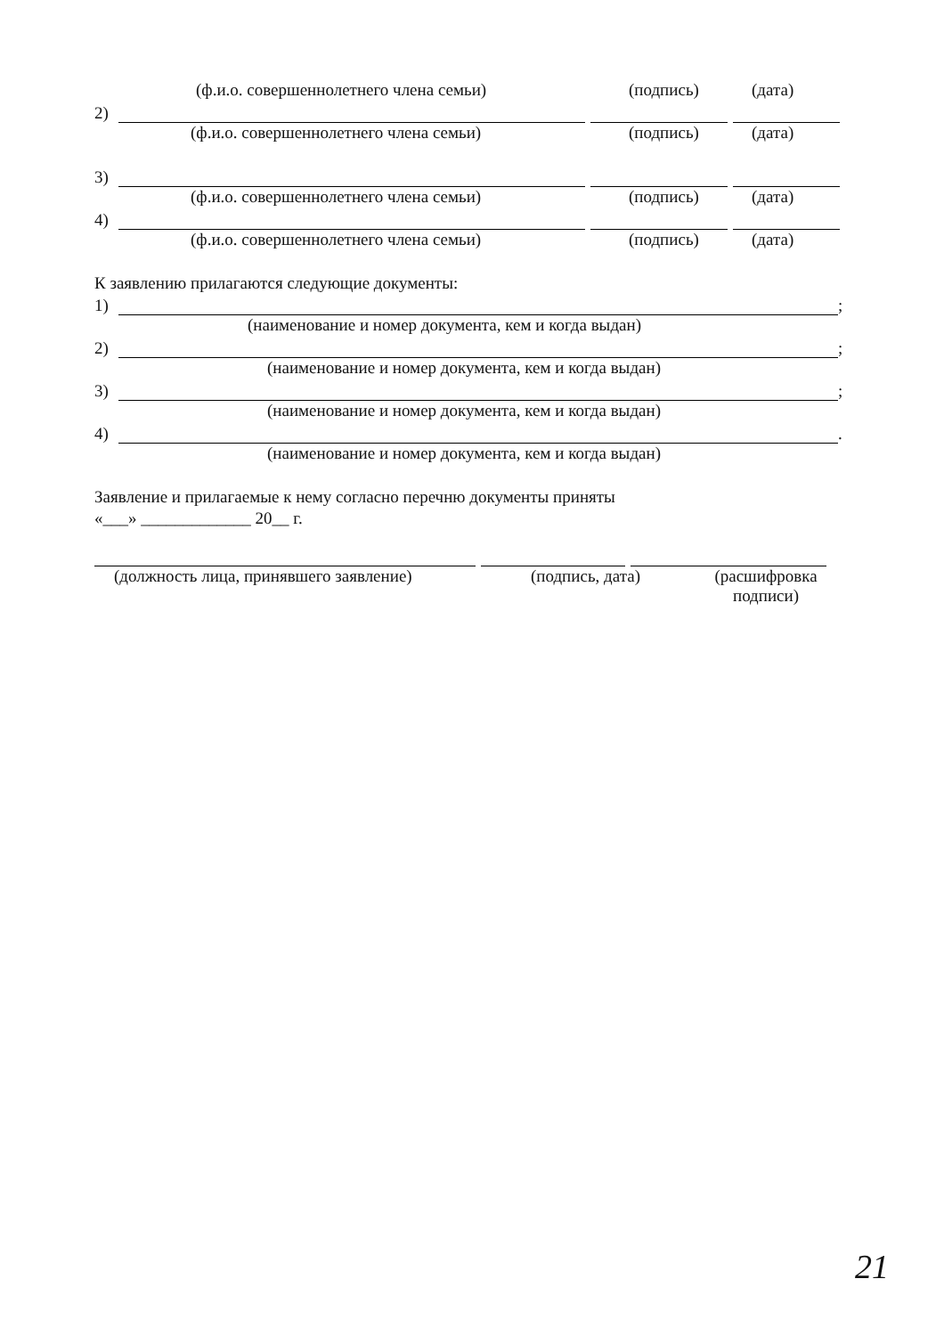(ф.и.о. совершеннолетнего члена семьи) (подпись) (дата)
2)
(ф.и.о. совершеннолетнего члена семьи) (подпись) (дата)
3)
(ф.и.о. совершеннолетнего члена семьи) (подпись) (дата)
4)
(ф.и.о. совершеннолетнего члена семьи) (подпись) (дата)
К заявлению прилагаются следующие документы:
1) ;
(наименование и номер документа, кем и когда выдан)
2) ;
(наименование и номер документа, кем и когда выдан)
3) ;
(наименование и номер документа, кем и когда выдан)
4) .
(наименование и номер документа, кем и когда выдан)
Заявление и прилагаемые к нему согласно перечню документы приняты
«___» _____________ 20__ г.
(должность лица, принявшего заявление) (подпись, дата) (расшифровка подписи)
21